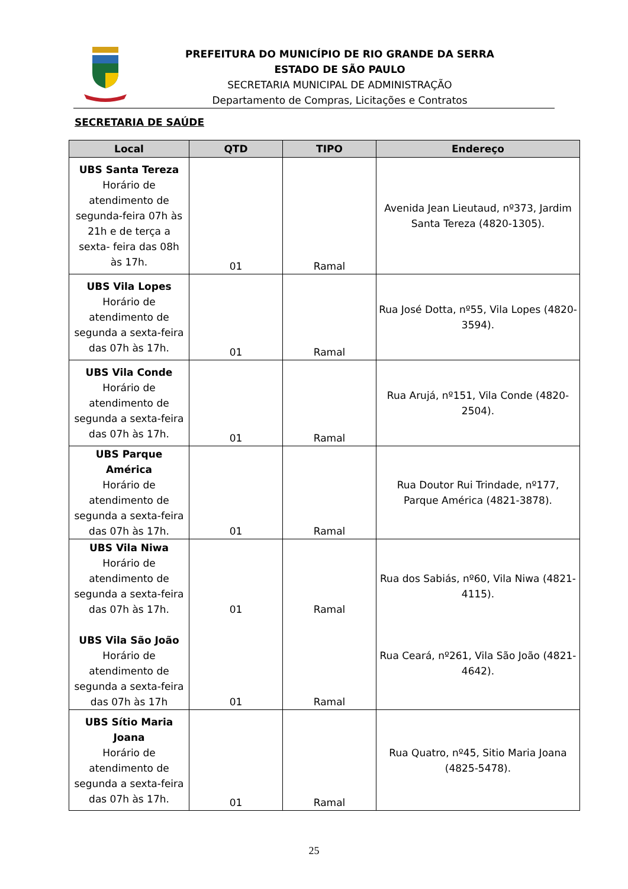PREFEITURA DO MUNICÍPIO DE RIO GRANDE DA SERRA
ESTADO DE SÃO PAULO
SECRETARIA MUNICIPAL DE ADMINISTRAÇÃO
Departamento de Compras, Licitações e Contratos
SECRETARIA DE SAÚDE
| Local | QTD | TIPO | Endereço |
| --- | --- | --- | --- |
| UBS Santa Tereza Horário de atendimento de segunda-feira 07h às 21h e de terça a sexta- feira das 08h às 17h. | 01 | Ramal | Avenida Jean Lieutaud, nº373, Jardim Santa Tereza (4820-1305). |
| UBS Vila Lopes Horário de atendimento de segunda a sexta-feira das 07h às 17h. | 01 | Ramal | Rua José Dotta, nº55, Vila Lopes (4820-3594). |
| UBS Vila Conde Horário de atendimento de segunda a sexta-feira das 07h às 17h. | 01 | Ramal | Rua Arujá, nº151, Vila Conde (4820-2504). |
| UBS Parque América Horário de atendimento de segunda a sexta-feira das 07h às 17h. | 01 | Ramal | Rua Doutor Rui Trindade, nº177, Parque América (4821-3878). |
| UBS Vila Niwa Horário de atendimento de segunda a sexta-feira das 07h às 17h. UBS Vila São João Horário de atendimento de segunda a sexta-feira das 07h às 17h | 01 01 | Ramal Ramal | Rua dos Sabiás, nº60, Vila Niwa (4821-4115). Rua Ceará, nº261, Vila São João (4821-4642). |
| UBS Sítio Maria Joana Horário de atendimento de segunda a sexta-feira das 07h às 17h. | 01 | Ramal | Rua Quatro, nº45, Sitio Maria Joana (4825-5478). |
25